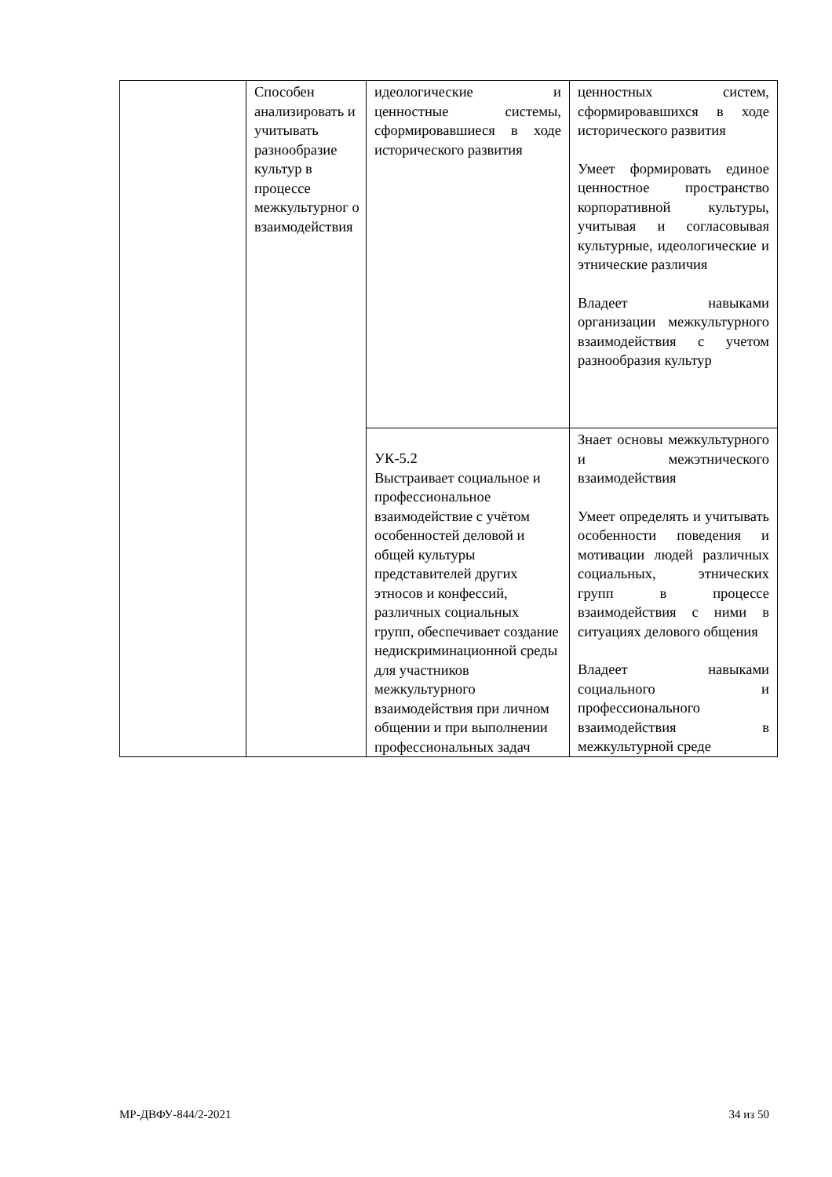| | Способен анализировать и учитывать разнообразие культур в процессе межкультурног о взаимодействия | идеологические и ценностные системы, сформировавшиеся в ходе исторического развития | ценностных систем, сформировавшихся в ходе исторического развития Умеет формировать единое ценностное пространство корпоративной культуры, учитывая и согласовывая культурные, идеологические и этнические различия Владеет навыками организации межкультурного взаимодействия с учетом разнообразия культур |
| | | УК-5.2 Выстраивает социальное и профессиональное взаимодействие с учётом особенностей деловой и общей культуры представителей других этносов и конфессий, различных социальных групп, обеспечивает создание недискриминационной среды для участников межкультурного взаимодействия при личном общении и при выполнении профессиональных задач | Знает основы межкультурного и межэтнического взаимодействия Умеет определять и учитывать особенности поведения и мотивации людей различных социальных, этнических групп в процессе взаимодействия с ними в ситуациях делового общения Владеет навыками социального и профессионального взаимодействия в межкультурной среде |
МР-ДВФУ-844/2-2021 34 из 50